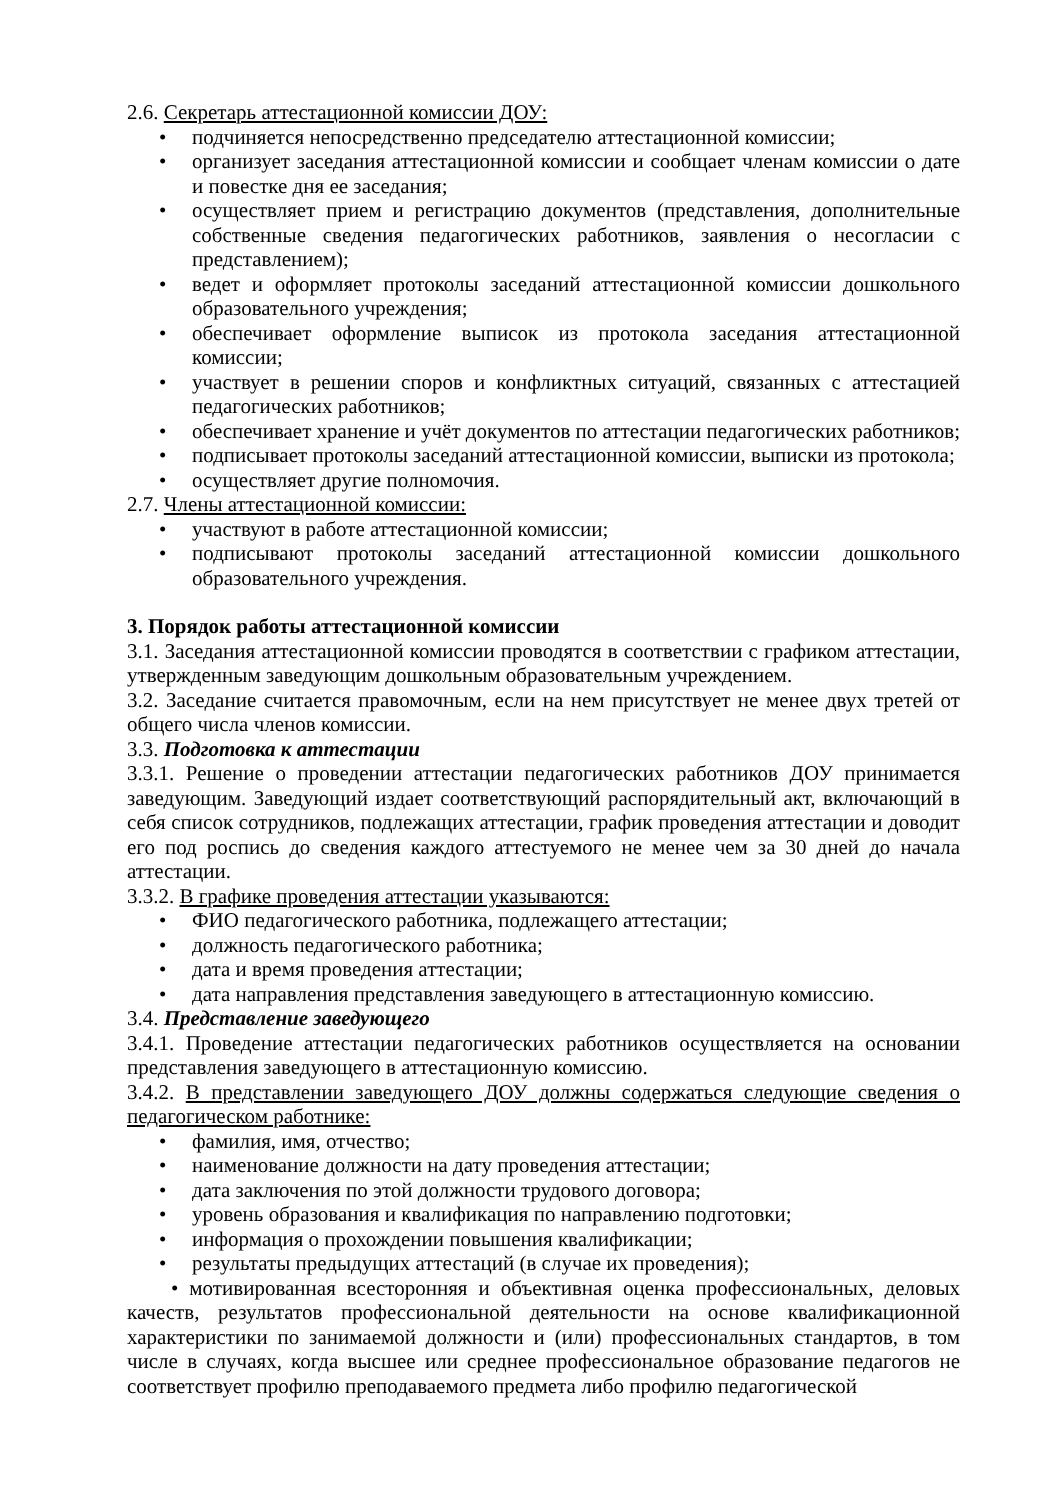2.6. Секретарь аттестационной комиссии ДОУ:
• подчиняется непосредственно председателю аттестационной комиссии;
• организует заседания аттестационной комиссии и сообщает членам комиссии о дате и повестке дня ее заседания;
• осуществляет прием и регистрацию документов (представления, дополнительные собственные сведения педагогических работников, заявления о несогласии с представлением);
• ведет и оформляет протоколы заседаний аттестационной комиссии дошкольного образовательного учреждения;
• обеспечивает оформление выписок из протокола заседания аттестационной комиссии;
• участвует в решении споров и конфликтных ситуаций, связанных с аттестацией педагогических работников;
• обеспечивает хранение и учёт документов по аттестации педагогических работников;
• подписывает протоколы заседаний аттестационной комиссии, выписки из протокола;
• осуществляет другие полномочия.
2.7. Члены аттестационной комиссии:
• участвуют в работе аттестационной комиссии;
• подписывают протоколы заседаний аттестационной комиссии дошкольного образовательного учреждения.
3. Порядок работы аттестационной комиссии
3.1. Заседания аттестационной комиссии проводятся в соответствии с графиком аттестации, утвержденным заведующим дошкольным образовательным учреждением.
3.2. Заседание считается правомочным, если на нем присутствует не менее двух третей от общего числа членов комиссии.
3.3. Подготовка к аттестации
3.3.1. Решение о проведении аттестации педагогических работников ДОУ принимается заведующим. Заведующий издает соответствующий распорядительный акт, включающий в себя список сотрудников, подлежащих аттестации, график проведения аттестации и доводит его под роспись до сведения каждого аттестуемого не менее чем за 30 дней до начала аттестации.
3.3.2. В графике проведения аттестации указываются:
• ФИО педагогического работника, подлежащего аттестации;
• должность педагогического работника;
• дата и время проведения аттестации;
• дата направления представления заведующего в аттестационную комиссию.
3.4. Представление заведующего
3.4.1. Проведение аттестации педагогических работников осуществляется на основании представления заведующего в аттестационную комиссию.
3.4.2. В представлении заведующего ДОУ должны содержаться следующие сведения о педагогическом работнике:
• фамилия, имя, отчество;
• наименование должности на дату проведения аттестации;
• дата заключения по этой должности трудового договора;
• уровень образования и квалификация по направлению подготовки;
• информация о прохождении повышения квалификации;
• результаты предыдущих аттестаций (в случае их проведения);
• мотивированная всесторонняя и объективная оценка профессиональных, деловых качеств, результатов профессиональной деятельности на основе квалификационной характеристики по занимаемой должности и (или) профессиональных стандартов, в том числе в случаях, когда высшее или среднее профессиональное образование педагогов не соответствует профилю преподаваемого предмета либо профилю педагогической